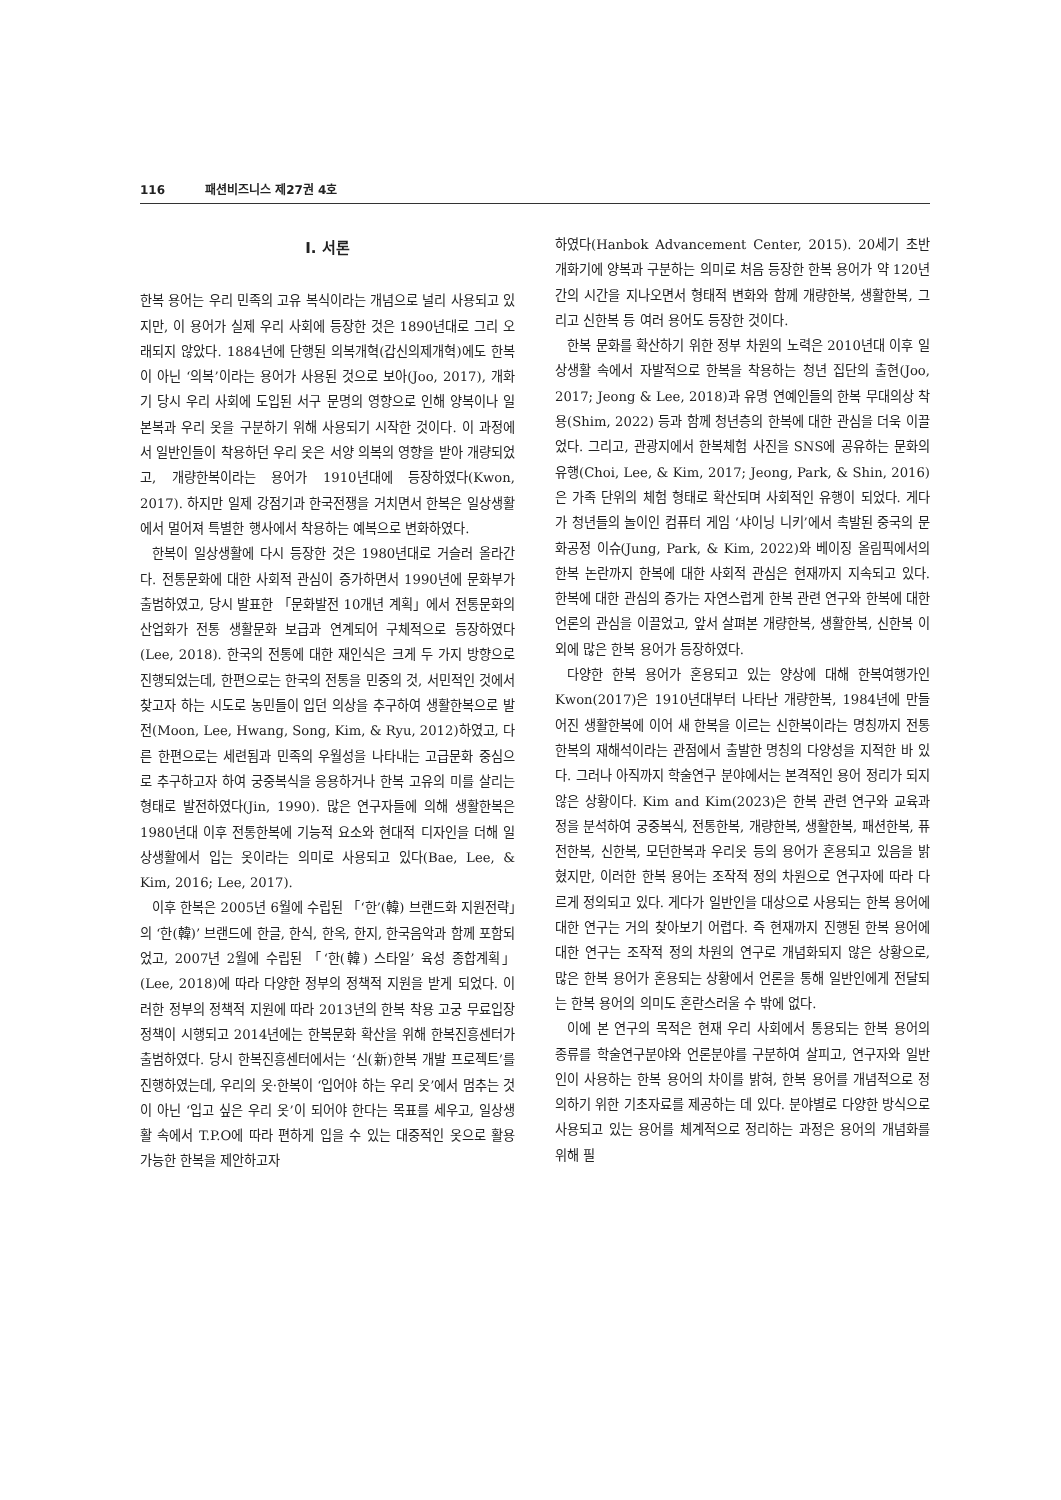116 패션비즈니스 제27권 4호
I. 서론
한복 용어는 우리 민족의 고유 복식이라는 개념으로 널리 사용되고 있지만, 이 용어가 실제 우리 사회에 등장한 것은 1890년대로 그리 오래되지 않았다. 1884년에 단행된 의복개혁(갑신의제개혁)에도 한복이 아닌 ‘의복’이라는 용어가 사용된 것으로 보아(Joo, 2017), 개화기 당시 우리 사회에 도입된 서구 문명의 영향으로 인해 양복이나 일본복과 우리 옷을 구분하기 위해 사용되기 시작한 것이다. 이 과정에서 일반인들이 착용하던 우리 옷은 서양 의복의 영향을 받아 개량되었고, 개량한복이라는 용어가 1910년대에 등장하였다(Kwon, 2017). 하지만 일제 강점기과 한국전쟁을 거치면서 한복은 일상생활에서 멀어져 특별한 행사에서 착용하는 예복으로 변화하였다.
한복이 일상생활에 다시 등장한 것은 1980년대로 거슬러 올라간다. 전통문화에 대한 사회적 관심이 증가하면서 1990년에 문화부가 출범하였고, 당시 발표한 「문화발전 10개년 계획」에서 전통문화의 산업화가 전통 생활문화 보급과 연계되어 구체적으로 등장하였다(Lee, 2018). 한국의 전통에 대한 재인식은 크게 두 가지 방향으로 진행되었는데, 한편으로는 한국의 전통을 민중의 것, 서민적인 것에서 찾고자 하는 시도로 농민들이 입던 의상을 추구하여 생활한복으로 발전(Moon, Lee, Hwang, Song, Kim, & Ryu, 2012)하였고, 다른 한편으로는 세련됨과 민족의 우월성을 나타내는 고급문화 중심으로 추구하고자 하여 궁중복식을 응용하거나 한복 고유의 미를 살리는 형태로 발전하였다(Jin, 1990). 많은 연구자들에 의해 생활한복은 1980년대 이후 전통한복에 기능적 요소와 현대적 디자인을 더해 일상생활에서 입는 옷이라는 의미로 사용되고 있다(Bae, Lee, & Kim, 2016; Lee, 2017).
이후 한복은 2005년 6월에 수립된 「‘한’(韓) 브랜드화 지원전략」의 ‘한(韓)’ 브랜드에 한글, 한식, 한옥, 한지, 한국음악과 함께 포함되었고, 2007년 2월에 수립된 「‘한(韓) 스타일’ 육성 종합계획」(Lee, 2018)에 따라 다양한 정부의 정책적 지원을 받게 되었다. 이러한 정부의 정책적 지원에 따라 2013년의 한복 착용 고궁 무료입장 정책이 시행되고 2014년에는 한복문화 확산을 위해 한복진흥센터가 출범하였다. 당시 한복진흥센터에서는 ‘신(新)한복 개발 프로젝트’를 진행하였는데, 우리의 옷·한복이 ‘입어야 하는 우리 옷’에서 멈추는 것이 아닌 ‘입고 싶은 우리 옷’이 되어야 한다는 목표를 세우고, 일상생활 속에서 T.P.O에 따라 편하게 입을 수 있는 대중적인 옷으로 활용 가능한 한복을 제안하고자
하였다(Hanbok Advancement Center, 2015). 20세기 초반 개화기에 양복과 구분하는 의미로 처음 등장한 한복 용어가 약 120년 간의 시간을 지나오면서 형태적 변화와 함께 개량한복, 생활한복, 그리고 신한복 등 여러 용어도 등장한 것이다.
한복 문화를 확산하기 위한 정부 차원의 노력은 2010년대 이후 일상생활 속에서 자발적으로 한복을 착용하는 청년 집단의 출현(Joo, 2017; Jeong & Lee, 2018)과 유명 연예인들의 한복 무대의상 착용(Shim, 2022) 등과 함께 청년층의 한복에 대한 관심을 더욱 이끌었다. 그리고, 관광지에서 한복체험 사진을 SNS에 공유하는 문화의 유행(Choi, Lee, & Kim, 2017; Jeong, Park, & Shin, 2016)은 가족 단위의 체험 형태로 확산되며 사회적인 유행이 되었다. 게다가 청년들의 놀이인 컴퓨터 게임 ‘샤이닝 니키’에서 촉발된 중국의 문화공정 이슈(Jung, Park, & Kim, 2022)와 베이징 올림픽에서의 한복 논란까지 한복에 대한 사회적 관심은 현재까지 지속되고 있다. 한복에 대한 관심의 증가는 자연스럽게 한복 관련 연구와 한복에 대한 언론의 관심을 이끌었고, 앞서 살펴본 개량한복, 생활한복, 신한복 이외에 많은 한복 용어가 등장하였다.
다양한 한복 용어가 혼용되고 있는 양상에 대해 한복여행가인 Kwon(2017)은 1910년대부터 나타난 개량한복, 1984년에 만들어진 생활한복에 이어 새 한복을 이르는 신한복이라는 명칭까지 전통한복의 재해석이라는 관점에서 출발한 명칭의 다양성을 지적한 바 있다. 그러나 아직까지 학술연구 분야에서는 본격적인 용어 정리가 되지 않은 상황이다. Kim and Kim(2023)은 한복 관련 연구와 교육과정을 분석하여 궁중복식, 전통한복, 개량한복, 생활한복, 패션한복, 퓨전한복, 신한복, 모던한복과 우리옷 등의 용어가 혼용되고 있음을 밝혔지만, 이러한 한복 용어는 조작적 정의 차원으로 연구자에 따라 다르게 정의되고 있다. 게다가 일반인을 대상으로 사용되는 한복 용어에 대한 연구는 거의 찾아보기 어렵다. 즉 현재까지 진행된 한복 용어에 대한 연구는 조작적 정의 차원의 연구로 개념화되지 않은 상황으로, 많은 한복 용어가 혼용되는 상황에서 언론을 통해 일반인에게 전달되는 한복 용어의 의미도 혼란스러울 수 밖에 없다.
이에 본 연구의 목적은 현재 우리 사회에서 통용되는 한복 용어의 종류를 학술연구분야와 언론분야를 구분하여 살피고, 연구자와 일반인이 사용하는 한복 용어의 차이를 밝혀, 한복 용어를 개념적으로 정의하기 위한 기초자료를 제공하는 데 있다. 분야별로 다양한 방식으로 사용되고 있는 용어를 체계적으로 정리하는 과정은 용어의 개념화를 위해 필